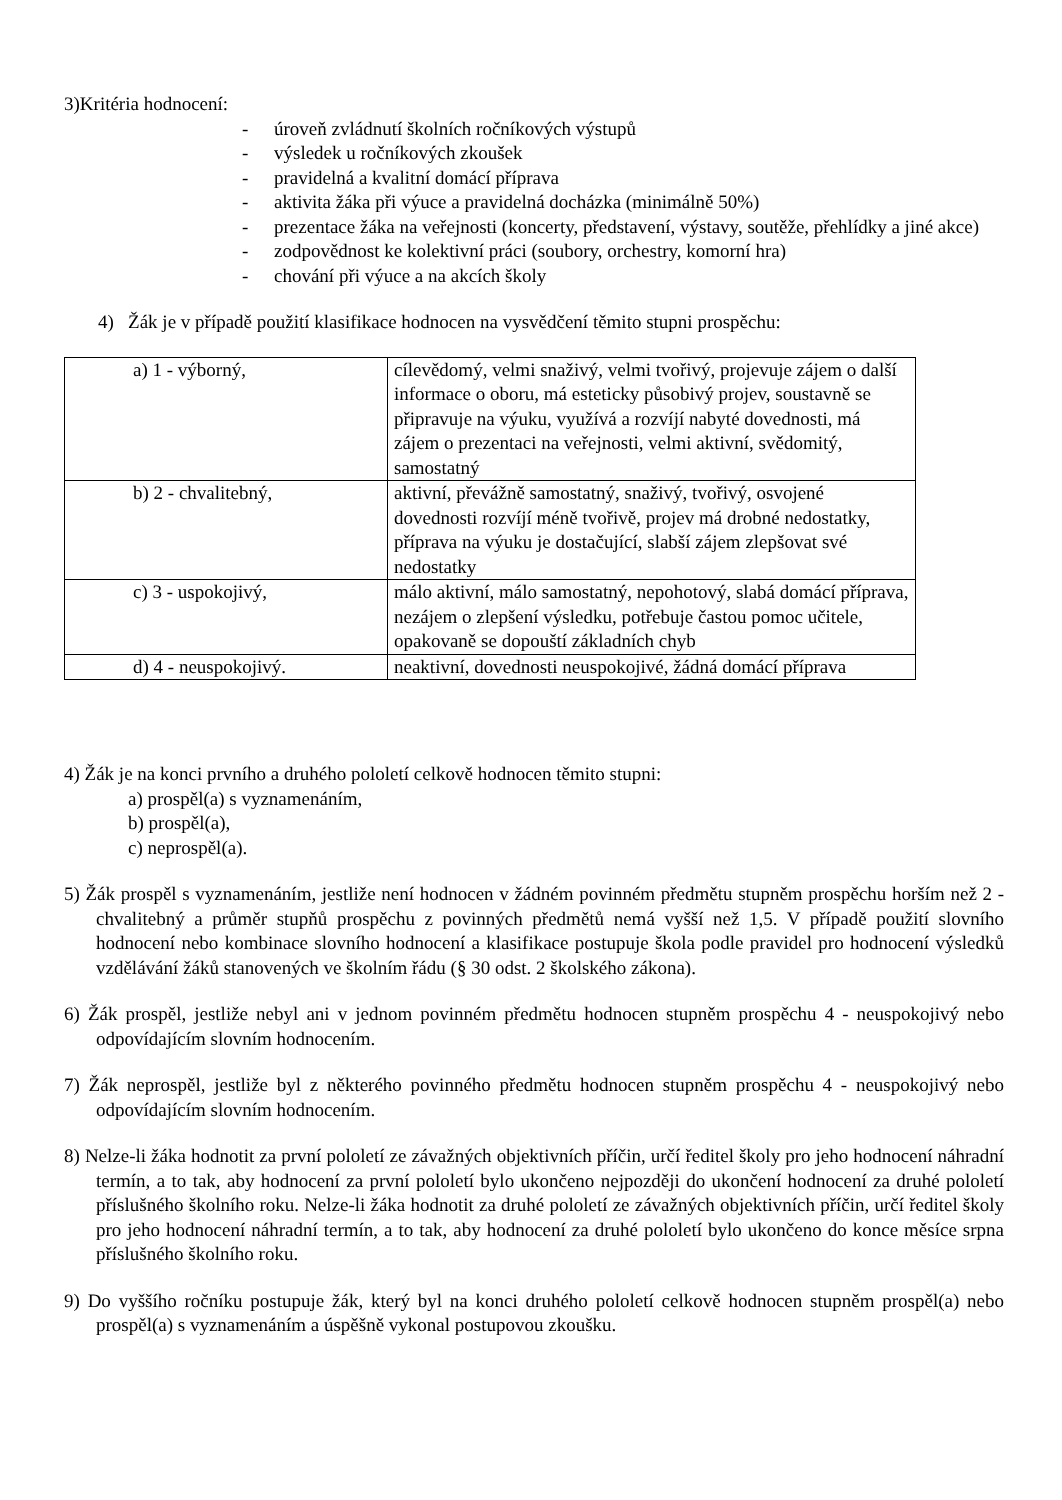3)Kritéria hodnocení:
- úroveň zvládnutí školních ročníkových výstupů
- výsledek u ročníkových zkoušek
- pravidelná a kvalitní domácí příprava
- aktivita žáka při výuce a pravidelná docházka (minimálně 50%)
- prezentace žáka na veřejnosti (koncerty, představení, výstavy, soutěže, přehlídky a jiné akce)
- zodpovědnost ke kolektivní práci (soubory, orchestry, komorní hra)
- chování při výuce a na akcích školy
4) Žák je v případě použití klasifikace hodnocen na vysvědčení těmito stupni prospěchu:
| a) 1 - výborný, | cílevědomý, velmi snaživý, velmi tvořivý, projevuje zájem o další informace o oboru, má esteticky působivý projev, soustavně se připravuje na výuku, využívá a rozvíjí nabyté dovednosti, má zájem o prezentaci na veřejnosti, velmi aktivní, svědomitý, samostatný |
| b) 2 - chvalitebný, | aktivní, převážně samostatný, snaživý, tvořivý, osvojené dovednosti rozvíjí méně tvořivě, projev má drobné nedostatky, příprava na výuku je dostačující, slabší zájem zlepšovat své nedostatky |
| c) 3 - uspokojivý, | málo aktivní, málo samostatný, nepohotový, slabá domácí příprava, nezájem o zlepšení výsledku, potřebuje častou pomoc učitele, opakovaně se dopouští základních chyb |
| d) 4 - neuspokojivý. | neaktivní, dovednosti neuspokojivé, žádná domácí příprava |
4) Žák je na konci prvního a druhého pololetí celkově hodnocen těmito stupni:
a) prospěl(a) s vyznamenáním,
b) prospěl(a),
c) neprospěl(a).
5) Žák prospěl s vyznamenáním, jestliže není hodnocen v žádném povinném předmětu stupněm prospěchu horším než 2 - chvalitebný a průměr stupňů prospěchu z povinných předmětů nemá vyšší než 1,5. V případě použití slovního hodnocení nebo kombinace slovního hodnocení a klasifikace postupuje škola podle pravidel pro hodnocení výsledků vzdělávání žáků stanovených ve školním řádu (§ 30 odst. 2 školského zákona).
6) Žák prospěl, jestliže nebyl ani v jednom povinném předmětu hodnocen stupněm prospěchu 4 - neuspokojivý nebo odpovídajícím slovním hodnocením.
7) Žák neprospěl, jestliže byl z některého povinného předmětu hodnocen stupněm prospěchu 4 - neuspokojivý nebo odpovídajícím slovním hodnocením.
8) Nelze-li žáka hodnotit za první pololetí ze závažných objektivních příčin, určí ředitel školy pro jeho hodnocení náhradní termín, a to tak, aby hodnocení za první pololetí bylo ukončeno nejpozději do ukončení hodnocení za druhé pololetí příslušného školního roku. Nelze-li žáka hodnotit za druhé pololetí ze závažných objektivních příčin, určí ředitel školy pro jeho hodnocení náhradní termín, a to tak, aby hodnocení za druhé pololetí bylo ukončeno do konce měsíce srpna příslušného školního roku.
9) Do vyššího ročníku postupuje žák, který byl na konci druhého pololetí celkově hodnocen stupněm prospěl(a) nebo prospěl(a) s vyznamenáním a úspěšně vykonal postupovou zkoušku.